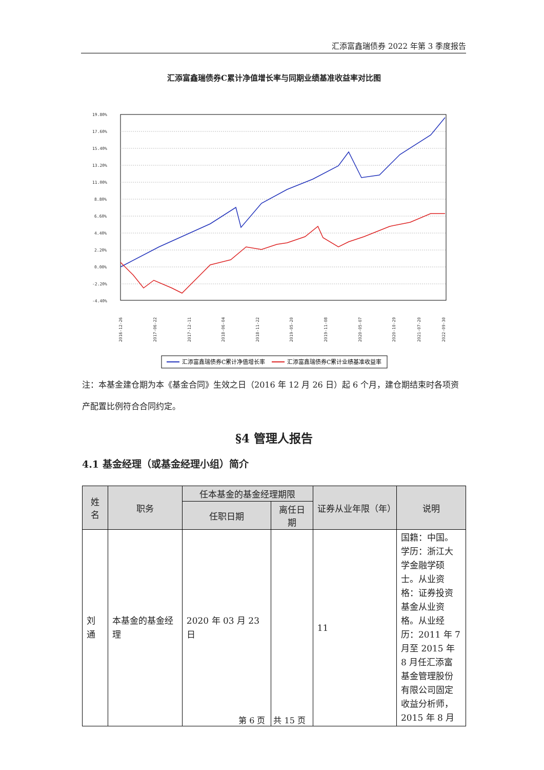汇添富鑫瑞债券 2022 年第 3 季度报告
汇添富鑫瑞债券C累计净值增长率与同期业绩基准收益率对比图
19.80%
17.60%
15.40%
13.20%
11.00%
8.80%
6.60%
4.40%
2.20%
0.00%
-2.20%
-4.40%
2016-12-26
2017-06-22
2017-12-11
2018-06-04
2018-11-22
2019-05-20
2019-11-08
2020-05-07
2020-10-29
2021-07-20
2022-09-30
汇添富鑫瑞债券C累计净值增长率
汇添富鑫瑞债券C累计业绩基准收益率
注：本基金建仓期为本《基金合同》生效之日（2016 年 12 月 26 日）起 6 个月，建仓期结束时各项资产配置比例符合合同约定。
§4 管理人报告
4.1 基金经理（或基金经理小组）简介
| 姓名 | 职务 | 任本基金的基金经理期限 | | 证券从业年限（年） | 说明 |
| --- | --- | --- | --- | --- | --- |
| | | 任职日期 | 离任日期 | | |
| 刘通 | 本基金的基金经理 | 2020 年 03 月 23 日 | | 11 | 国籍：中国。学历：浙江大学金融学硕士。从业资格：证券投资基金从业资格。从业经历：2011 年 7 月至 2015 年 8 月任汇添富基金管理股份有限公司固定收益分析师，2015 年 8 月 |
第 6 页　共 15 页